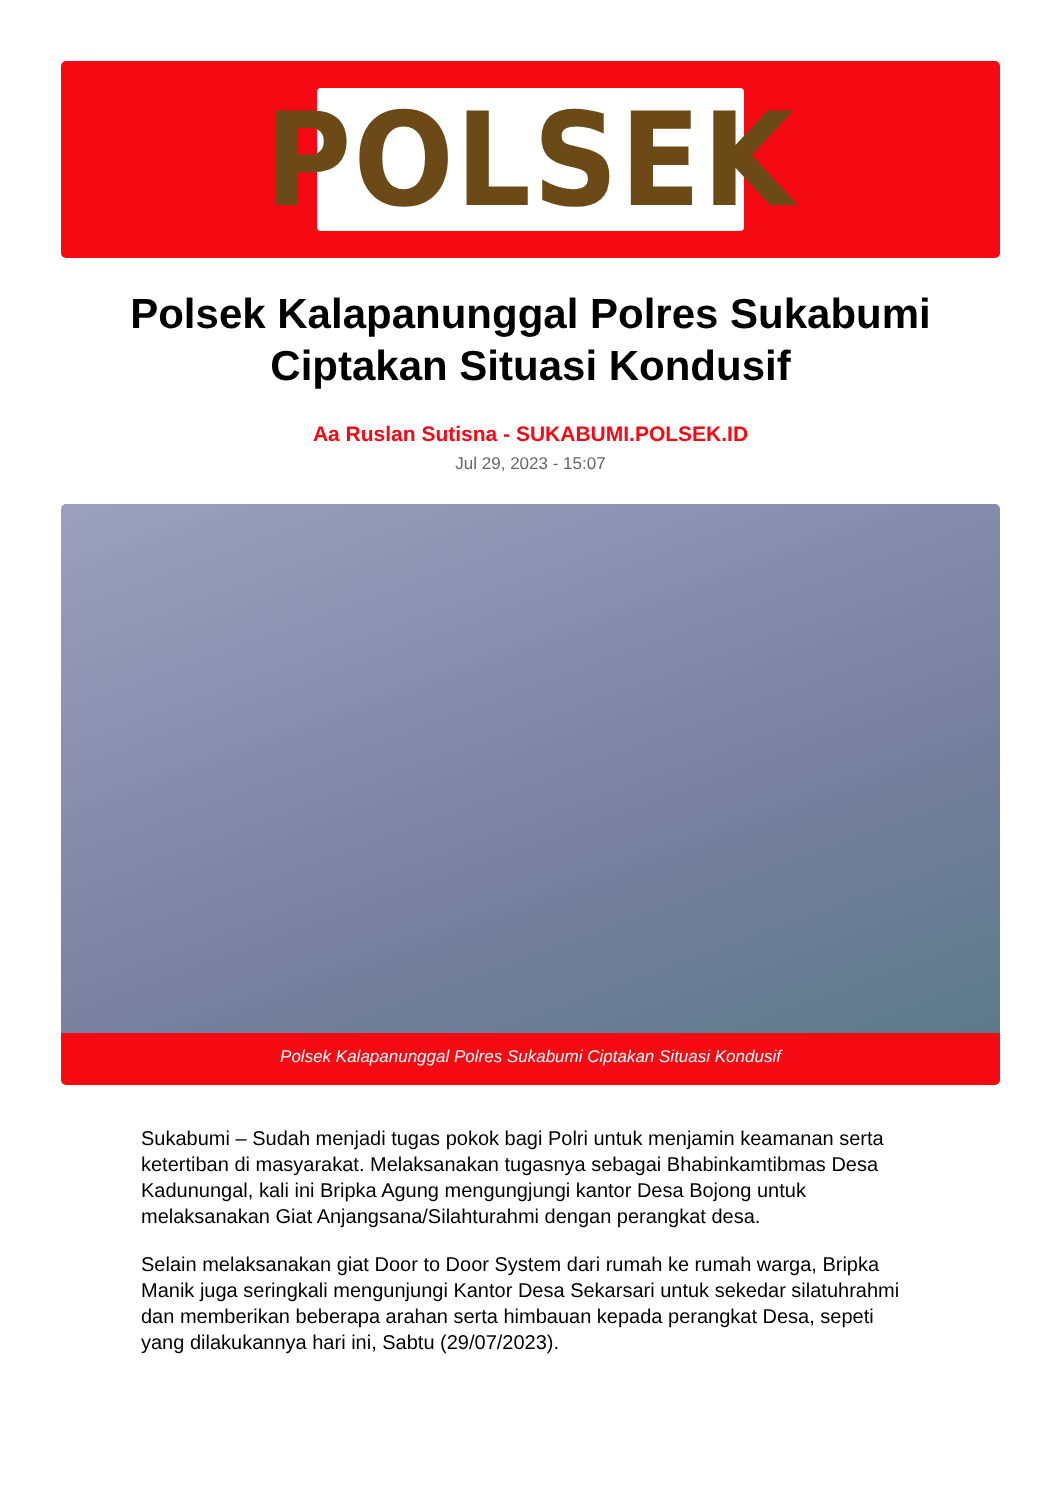POLSEK
Polsek Kalapanunggal Polres Sukabumi
Ciptakan Situasi Kondusif
Aa Ruslan Sutisna - SUKABUMI.POLSEK.ID
Jul 29, 2023 - 15:07
Polsek Kalapanunggal Polres Sukabumi Ciptakan Situasi Kondusif
Sukabumi – Sudah menjadi tugas pokok bagi Polri untuk menjamin keamanan serta ketertiban di masyarakat. Melaksanakan tugasnya sebagai Bhabinkamtibmas Desa Kadunungal, kali ini Bripka Agung mengungjungi kantor Desa Bojong untuk melaksanakan Giat Anjangsana/Silahturahmi dengan perangkat desa.
Selain melaksanakan giat Door to Door System dari rumah ke rumah warga, Bripka Manik juga seringkali mengunjungi Kantor Desa Sekarsari untuk sekedar silatuhrahmi dan memberikan beberapa arahan serta himbauan kepada perangkat Desa, sepeti yang dilakukannya hari ini, Sabtu (29/07/2023).